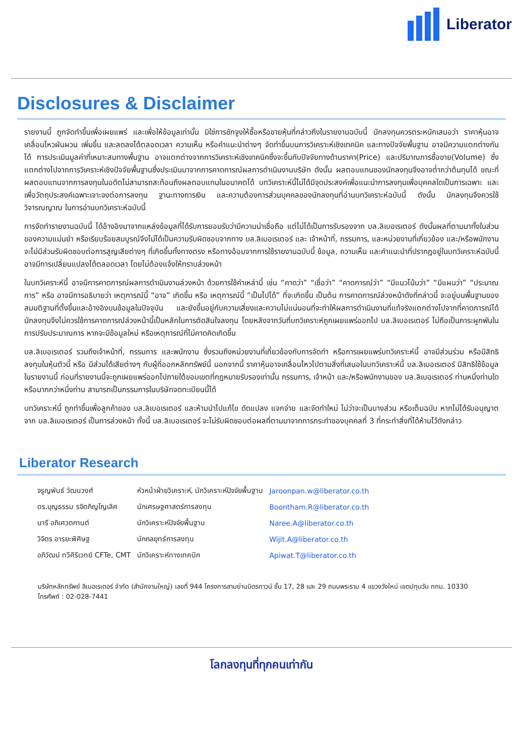Liberator
Disclosures & Disclaimer
รายงานนี้ ถูกจัดทำขึ้นเพื่อเผยแพร่ และเพื่อให้ข้อมูลเท่านั้น มิใช่การชักจูงให้ซื้อหรือขายหุ้นที่กล่าวถึงในรายงานฉบับนี้ นักลงทุนควรตระหนักเสมอว่า ราคาหุ้นอาจเคลื่อนไหวผันผวน เพิ่มขึ้น และลดลงได้ตลอดเวลา ความเห็น หรือคำแนะนำต่างๆ จัดทำขึ้นบนการวิเคราะห์เชิงเทคนิค และทางปัจจัยพื้นฐาน อาจมีความแตกต่างกันได้ การประเมินมูลค่าที่เหมาะสมทางพื้นฐาน อาจแตกต่างจากการวิเคราะห์เชิงเทคนิคซึ่งจะขึ้นกับปัจจัยทางด้านราคา(Price) และปริมาณการซื้อขาย(Volume) ซึ่งแตกต่างไปจากการวิเคราะห์เชิงปัจจัยพื้นฐานซึ่งประเมินมาจากการคาดการณ์ผลการดำเนินงานบริษัท ดังนั้น ผลตอบแทนของนักลงทุนจึงอาจต่ำกว่าต้นทุนได้ ขณะที่ผลตอบแทนจากการลงทุนในอดีตไม่สามารถสะท้อนถึงผลตอบแทนในอนาคตได้ บทวิเคราะห์นี้ไม่ได้มีจุดประสงค์เพื่อแนะนำการลงทุนเพื่อบุคคลใดเป็นการเฉพาะ และเพื่อวัตถุประสงค์เฉพาะเจาะจงต่อการลงทุน ฐานะทางการเงิน และความต้องการส่วนบุคคลของนักลงทุนที่อ่านบทวิเคราะห์ฉบับนี้ ดังนั้น นักลงทุนจึงควรใช้วิจารณญาณ ในการอ่านบทวิเคราะห์ฉบับนี้
การจัดทำรายงานฉบับนี้ ได้อ้างอิงมาจากแหล่งข้อมูลที่ได้รับการยอมรับว่ามีความน่าเชื่อถือ แต่ไม่ได้เป็นการรับรองจาก บล.ลิเบอเรเตอร์ ดังนั้นผลที่ตามมาทั้งในส่วนของความแม่นยำ หรือเรียบร้อยสมบูรณ์จึงไม่ได้เป็นความรับผิดชอบจากทาง บล.ลิเบอเรเตอร์ และ เจ้าหน้าที่, กรรมการ, และหน่วยงานที่เกี่ยวข้อง และ/หรือพนักงาน จะไม่มีส่วนรับผิดชอบต่อการสูญเสียต่างๆ ที่เกิดขึ้นทั้งทางตรง หรือทางอ้อมจากการใช้รายงานฉบับนี้ ข้อมูล, ความเห็น และคำแนะนำที่ปรากฏอยู่ในบทวิเคราะห์ฉบับนี้อาจมีการเปลี่ยนแปลงได้ตลอดเวลา โดยไม่ต้องแจ้งให้ทราบล่วงหน้า
ในบทวิเคราะห์นี้ อาจมีการคาดการณ์ผลการดำเนินงานล่วงหน้า ด้วยการใช้คำเหล่านี้ เช่น “คาดว่า” “เชื่อว่า” “คาดการณ์ว่า” “มีแนวโน้มว่า” “มีแผนว่า” “ประมาณการ” หรือ อาจมีการอธิบายว่า เหตุการณ์นี้ “อาจ” เกิดขึ้น หรือ เหตุการณ์นี้ “เป็นไปได้” ที่จะเกิดขึ้น เป็นต้น การคาดการณ์ล่วงหน้าดังที่กล่าวนี้ จะอยู่บนพื้นฐานของสมมติฐานที่ตั้งขึ้นและอ้างอิงบนข้อมูลในปัจจุบัน และยังขึ้นอยู่กับความเสี่ยงและความไม่แน่นอนที่จะทำให้ผลการดำเนินงานที่แท้จริงแตกต่างไปจากที่คาดการณ์ได้ นักลงทุนจึงไม่ควรใช้การคาดการณ์ล่วงหน้านี้เป็นหลักในการตัดสินใจลงทุน โดยหลังจากวันที่บทวิเคราะห์ถูกเผยแพร่ออกไป บล.ลิเบอเรเตอร์ ไม่ถือเป็นภาระผูกพันในการปรับประมาณการ หากจะมีข้อมูลใหม่ หรือเหตุการณ์ที่ไม่คาดคิดเกิดขึ้น
บล.ลิเบอเรเตอร์ รวมถึงเจ้าหน้าที่, กรรมการ และพนักงาน ซึ่งรวมถึงหน่วยงานที่เกี่ยวข้องกับการจัดทำ หรือการเผยแพร่บทวิเคราะห์นี้ อาจมีส่วนร่วม หรือมีสิทธิลงทุนในหุ้นตัวนี้ หรือ มีส่วนได้เสียต่างๆ กับผู้ที่ออกหลักทรัพย์นี้ นอกจากนี้ ราคาหุ้นอาจเคลื่อนไหวไปตามสิ่งที่เสนอในบทวิเคราะห์นี้ บล.ลิเบอเรเตอร์ มีสิทธิใช้ข้อมูลในรายงานนี้ ก่อนที่รายงานนี้จะถูกเผยแพร่ออกไปภายใต้ขอบเขตที่กฎหมายรับรองเท่านั้น กรรมการ, เจ้าหน้า และ/หรือพนักงานของ บล.ลิเบอเรเตอร์ ท่านหนึ่งท่านใด หรือมากกว่าหนึ่งท่าน สามารถเป็นกรรมการในบริษัทจดทะเบียนนี้ได้
บทวิเคราะห์นี้ ถูกทำขึ้นเพื่อลูกค้าของ บล.ลิเบอเรเตอร์ และห้ามนำไปแก้ไข ดัดแปลง แจกจ่าย และจัดทำใหม่ ไม่ว่าจะเป็นบางส่วน หรือเต็มฉบับ หากไม่ได้รับอนุญาตจาก บล.ลิเบอเรเตอร์ เป็นการล่วงหน้า ทั้งนี้ บล.ลิเบอเรเตอร์ จะไม่รับผิดชอบต่อผลที่ตามมาจากการกระทำของบุคคลที่ 3 ที่กระทำสิ่งที่ได้ห้ามไว้ดังกล่าว
Liberator Research
| จรูญพันธ์ วัฒนวงศ์ | หัวหน้าฝ่ายวิเคราะห์, นักวิเคราะห์ปัจจัยพื้นฐาน | Jaroonpan.w@liberator.co.th |
| ดร.บุญธรรม รจิตภิญโญเลิศ | นักเศรษฐศาสตร์การลงทุน | Boontham.R@liberator.co.th |
| นารี อภิเศวตกานต์ | นักวิเคราะห์ปัจจัยพื้นฐาน | Naree.A@liberator.co.th |
| วิจิตร อารยะพิศิษฐ | นักกลยุทธ์การลงทุน | Wijit.A@liberator.co.th |
| อภิวัฒน์ ทวีศิริเวทย์ CFTe, CMT | นักวิเคราะห์ทางเทคนิก | Apiwat.T@liberator.co.th |
บริษัทหลักทรัพย์ ลิเบอเรเตอร์ จำกัด (สำนักงานใหญ่) เลขที่ 944 โครงการสามย่านมิตรทาวน์ ชั้น 17, 28 และ 29 ถนนพระราม 4 แขวงวังใหม่ เขตปทุมวัน กทม. 10330 โทรศัพท์ : 02-028-7441
โลกลงทุนที่ทุกคนเท่ากัน